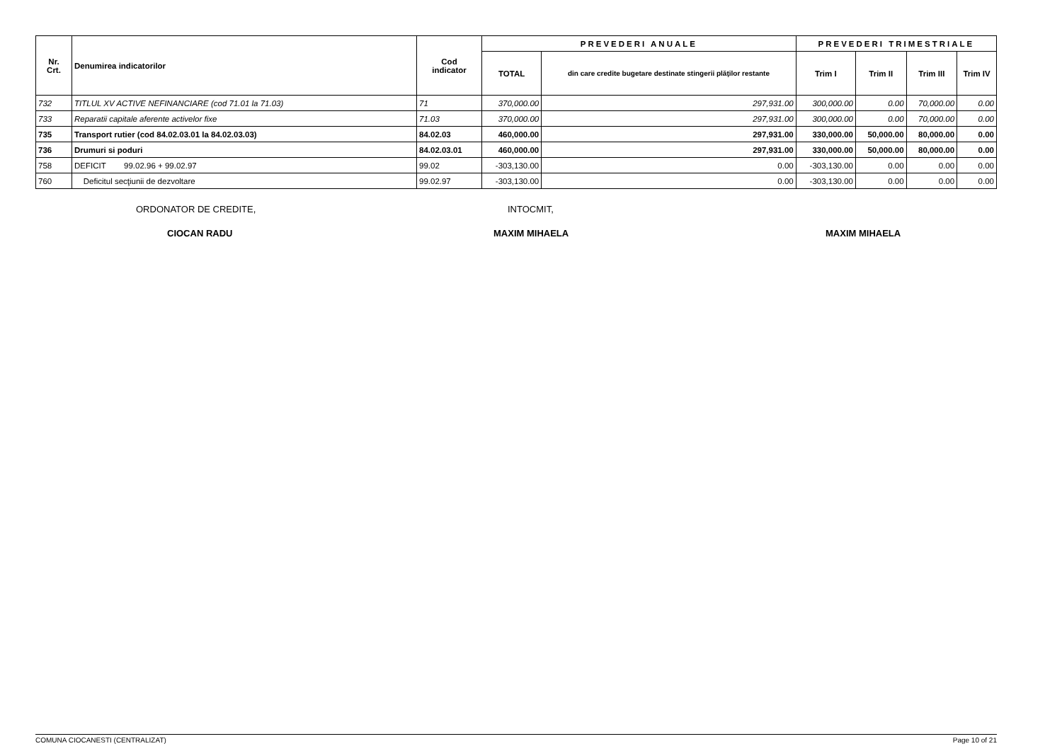| Nr. Crt. | Denumirea indicatorilor | Cod indicator | PREVEDERI ANUALE | | PREVEDERI TRIMESTRIALE | | | |
| --- | --- | --- | --- | --- | --- | --- | --- | --- |
| | | | TOTAL | din care credite bugetare destinate stingerii plăţilor restante | Trim I | Trim II | Trim III | Trim IV |
| 732 | TITLUL XV ACTIVE NEFINANCIARE (cod 71.01 la 71.03) | 71 | 370,000.00 | 297,931.00 | 300,000.00 | 0.00 | 70,000.00 | 0.00 |
| 733 | Reparatii capitale aferente activelor fixe | 71.03 | 370,000.00 | 297,931.00 | 300,000.00 | 0.00 | 70,000.00 | 0.00 |
| 735 | Transport rutier (cod 84.02.03.01 la 84.02.03.03) | 84.02.03 | 460,000.00 | 297,931.00 | 330,000.00 | 50,000.00 | 80,000.00 | 0.00 |
| 736 | Drumuri si poduri | 84.02.03.01 | 460,000.00 | 297,931.00 | 330,000.00 | 50,000.00 | 80,000.00 | 0.00 |
| 758 | DEFICIT 99.02.96 + 99.02.97 | 99.02 | -303,130.00 | 0.00 | -303,130.00 | 0.00 | 0.00 | 0.00 |
| 760 | Deficitul secţiunii de dezvoltare | 99.02.97 | -303,130.00 | 0.00 | -303,130.00 | 0.00 | 0.00 | 0.00 |
ORDONATOR DE CREDITE, INTOCMIT,
CIOCAN RADU MAXIM MIHAELA MAXIM MIHAELA
COMUNA CIOCANESTI (CENTRALIZAT) Page 10 of 21